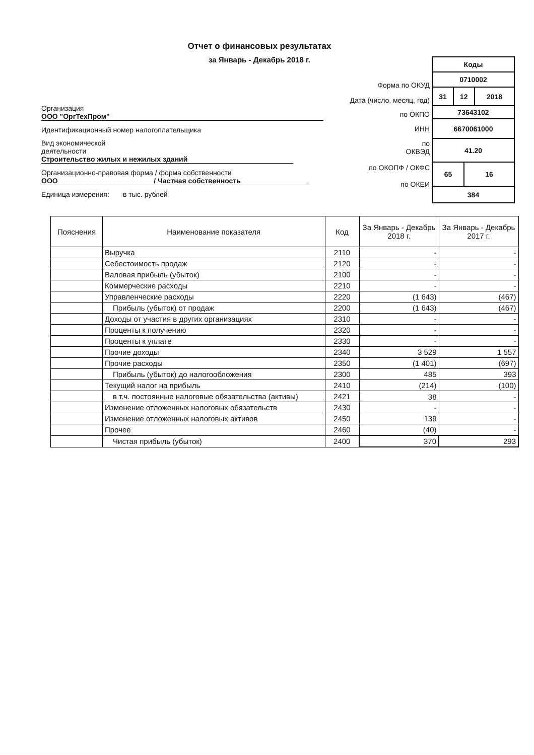Отчет о финансовых результатах
за Январь - Декабрь 2018 г.
Организация ООО "ОргТехПром"
Идентификационный номер налогоплательщика
Вид экономической
деятельности Строительство жилых и нежилых зданий
Организационно-правовая форма / форма собственности
ООО / Частная собственность
Единица измерения: в тыс. рублей
Форма по ОКУД
Дата (число, месяц, год)
по ОКПО
ИНН
по
ОКВЭД
по ОКОПФ / ОКФС
по ОКЕИ
| Коды | | | |
| 0710002 | | | |
| 31 | 12 | | 2018 |
| 73643102 | | | |
| 6670061000 | | | |
| 41.20 | | | |
| 65 | | 16 | |
| 384 | | | |
| Пояснения | Наименование показателя | Код | За Январь - Декабрь 2018 г. | За Январь - Декабрь 2017 г. |
| --- | --- | --- | --- | --- |
| | Выручка | 2110 | - | - |
| | Себестоимость продаж | 2120 | - | - |
| | Валовая прибыль (убыток) | 2100 | - | - |
| | Коммерческие расходы | 2210 | - | - |
| | Управленческие расходы | 2220 | (1 643) | (467) |
| | Прибыль (убыток) от продаж | 2200 | (1 643) | (467) |
| | Доходы от участия в других организациях | 2310 | - | - |
| | Проценты к получению | 2320 | - | - |
| | Проценты к уплате | 2330 | - | - |
| | Прочие доходы | 2340 | 3 529 | 1 557 |
| | Прочие расходы | 2350 | (1 401) | (697) |
| | Прибыль (убыток) до налогообложения | 2300 | 485 | 393 |
| | Текущий налог на прибыль | 2410 | (214) | (100) |
| | в т.ч. постоянные налоговые обязательства (активы) | 2421 | 38 | - |
| | Изменение отложенных налоговых обязательств | 2430 | - | - |
| | Изменение отложенных налоговых активов | 2450 | 139 | - |
| | Прочее | 2460 | (40) | - |
| | Чистая прибыль (убыток) | 2400 | 370 | 293 |